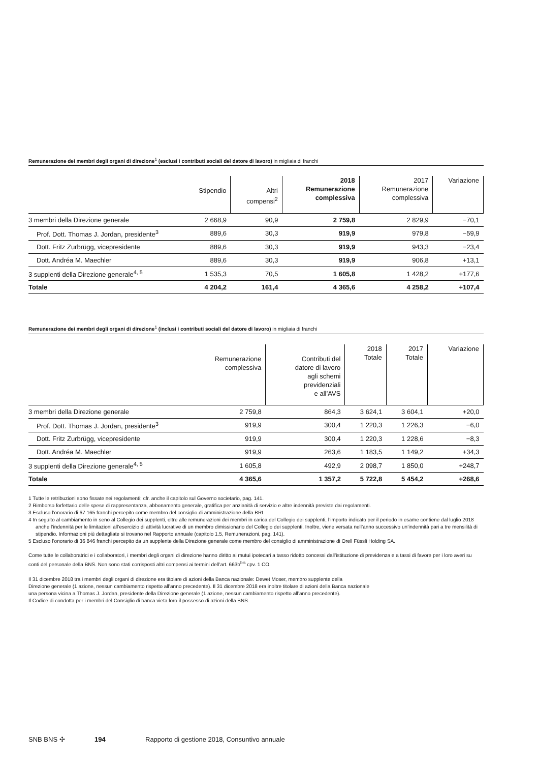Remunerazione dei membri degli organi di direzione<sup>1</sup> (esclusi i contributi sociali del datore di lavoro) in migliaia di franchi
| | Stipendio | Altri compensi<sup>2</sup> | 2018 Remunerazione complessiva | 2017 Remunerazione complessiva | Variazione |
| --- | --- | --- | --- | --- | --- |
| 3 membri della Direzione generale | 2 668,9 | 90,9 | 2 759,8 | 2 829,9 | −70,1 |
| Prof. Dott. Thomas J. Jordan, presidente<sup>3</sup> | 889,6 | 30,3 | 919,9 | 979,8 | −59,9 |
| Dott. Fritz Zurbrügg, vicepresidente | 889,6 | 30,3 | 919,9 | 943,3 | −23,4 |
| Dott. Andréa M. Maechler | 889,6 | 30,3 | 919,9 | 906,8 | +13,1 |
| 3 supplenti della Direzione generale<sup>4, 5</sup> | 1 535,3 | 70,5 | 1 605,8 | 1 428,2 | +177,6 |
| Totale | 4 204,2 | 161,4 | 4 365,6 | 4 258,2 | +107,4 |
Remunerazione dei membri degli organi di direzione<sup>1</sup> (inclusi i contributi sociali del datore di lavoro) in migliaia di franchi
| | Remunerazione complessiva | Contributi del datore di lavoro agli schemi previdenziali e all’AVS | 2018 Totale | 2017 Totale | Variazione |
| --- | --- | --- | --- | --- | --- |
| 3 membri della Direzione generale | 2 759,8 | 864,3 | 3 624,1 | 3 604,1 | +20,0 |
| Prof. Dott. Thomas J. Jordan, presidente<sup>3</sup> | 919,9 | 300,4 | 1 220,3 | 1 226,3 | −6,0 |
| Dott. Fritz Zurbrügg, vicepresidente | 919,9 | 300,4 | 1 220,3 | 1 228,6 | −8,3 |
| Dott. Andréa M. Maechler | 919,9 | 263,6 | 1 183,5 | 1 149,2 | +34,3 |
| 3 supplenti della Direzione generale<sup>4, 5</sup> | 1 605,8 | 492,9 | 2 098,7 | 1 850,0 | +248,7 |
| Totale | 4 365,6 | 1 357,2 | 5 722,8 | 5 454,2 | +268,6 |
1 Tutte le retribuzioni sono fissate nei regolamenti; cfr. anche il capitolo sul Governo societario, pag. 141.
2 Rimborso forfettario delle spese di rappresentanza, abbonamento generale, gratifica per anzianità di servizio e altre indennità previste dai regolamenti.
3 Escluso l’onorario di 67 165 franchi percepito come membro del consiglio di amministrazione della BRI.
4 In seguito al cambiamento in seno al Collegio dei supplenti, oltre alle remunerazioni dei membri in carica del Collegio dei supplenti, l’importo indicato per il periodo in esame contiene dal luglio 2018 anche l’indennità per le limitazioni all’esercizio di attività lucrative di un membro dimissionario del Collegio dei supplenti. Inoltre, viene versata nell’anno successivo un’indennità pari a tre mensilità di stipendio. Informazioni più dettagliate si trovano nel Rapporto annuale (capitolo 1.5, Remunerazioni, pag. 141).
5 Escluso l’onorario di 36 846 franchi percepito da un supplente della Direzione generale come membro del consiglio di amministrazione di Orell Füssli Holding SA.
Come tutte le collaboratrici e i collaboratori, i membri degli organi di direzione hanno diritto ai mutui ipotecari a tasso ridotto concessi dall’istituzione di previdenza e a tassi di favore per i loro averi su conti del personale della BNS. Non sono stati corrisposti altri compensi ai termini dell’art. 663b<sup>bis</sup> cpv. 1 CO.
Il 31 dicembre 2018 tra i membri degli organi di direzione era titolare di azioni della Banca nazionale: Dewet Moser, membro supplente della
Direzione generale (1 azione, nessun cambiamento rispetto all’anno precedente). Il 31 dicembre 2018 era inoltre titolare di azioni della Banca nazionale
una persona vicina a Thomas J. Jordan, presidente della Direzione generale (1 azione, nessun cambiamento rispetto all’anno precedente).
Il Codice di condotta per i membri del Consiglio di banca vieta loro il possesso di azioni della BNS.
SNB BNS ✣ 194 Rapporto di gestione 2018, Consuntivo annuale